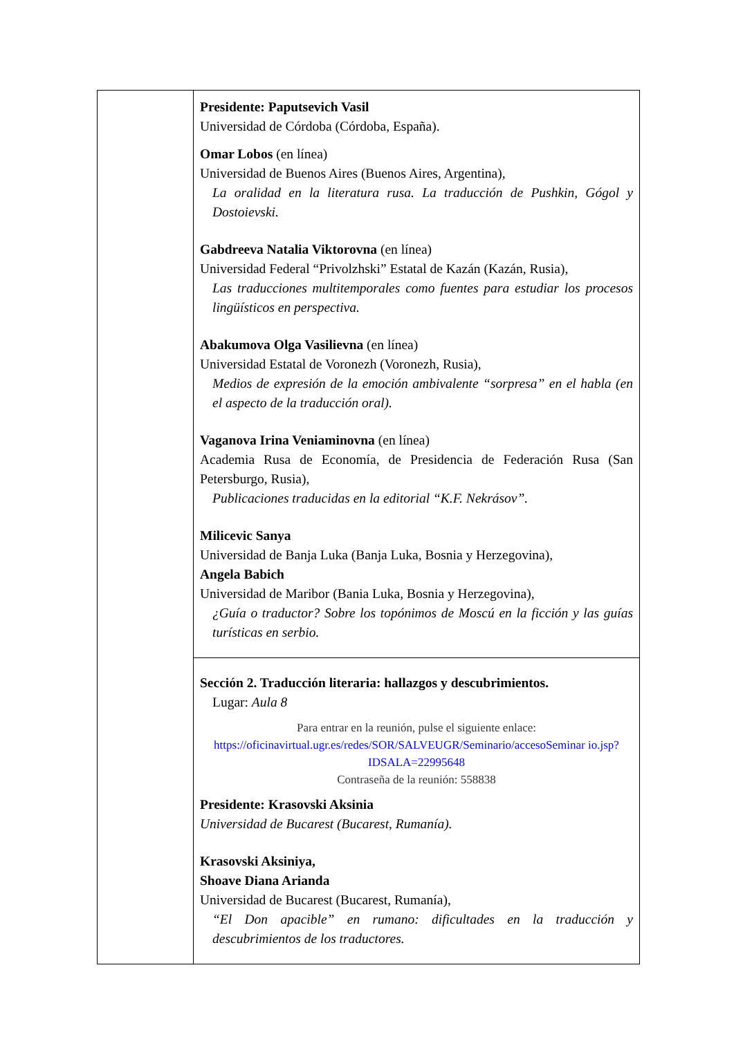| | Presidente: Paputsevich Vasil Universidad de Córdoba (Córdoba, España). Omar Lobos (en línea) Universidad de Buenos Aires (Buenos Aires, Argentina), La oralidad en la literatura rusa. La traducción de Pushkin, Gógol y Dostoievski. Gabdreeva Natalia Viktorovna (en línea) Universidad Federal “Privolzhski” Estatal de Kazán (Kazán, Rusia), Las traducciones multitemporales como fuentes para estudiar los procesos lingüísticos en perspectiva. Abakumova Olga Vasilievna (en línea) Universidad Estatal de Voronezh (Voronezh, Rusia), Medios de expresión de la emoción ambivalente “sorpresa” en el habla (en el aspecto de la traducción oral). Vaganova Irina Veniaminovna (en línea) Academia Rusa de Economía, de Presidencia de Federación Rusa (San Petersburgo, Rusia), Publicaciones traducidas en la editorial “K.F. Nekrásov”. Milicevic Sanya Universidad de Banja Luka (Banja Luka, Bosnia y Herzegovina), Angela Babich Universidad de Maribor (Bania Luka, Bosnia y Herzegovina), ¿Guía o traductor? Sobre los topónimos de Moscú en la ficción y las guías turísticas en serbio. |
| | Sección 2. Traducción literaria: hallazgos y descubrimientos. Lugar: Aula 8 Para entrar en la reunión, pulse el siguiente enlace: https://oficinavirtual.ugr.es/redes/SOR/SALVEUGR/Seminario/accesoSeminar io.jsp?IDSALA=22995648 Contraseña de la reunión: 558838 Presidente: Krasovski Aksinia Universidad de Bucarest (Bucarest, Rumanía). Krasovski Aksiniya, Shoave Diana Arianda Universidad de Bucarest (Bucarest, Rumanía), “El Don apacible” en rumano: dificultades en la traducción y descubrimientos de los traductores. |